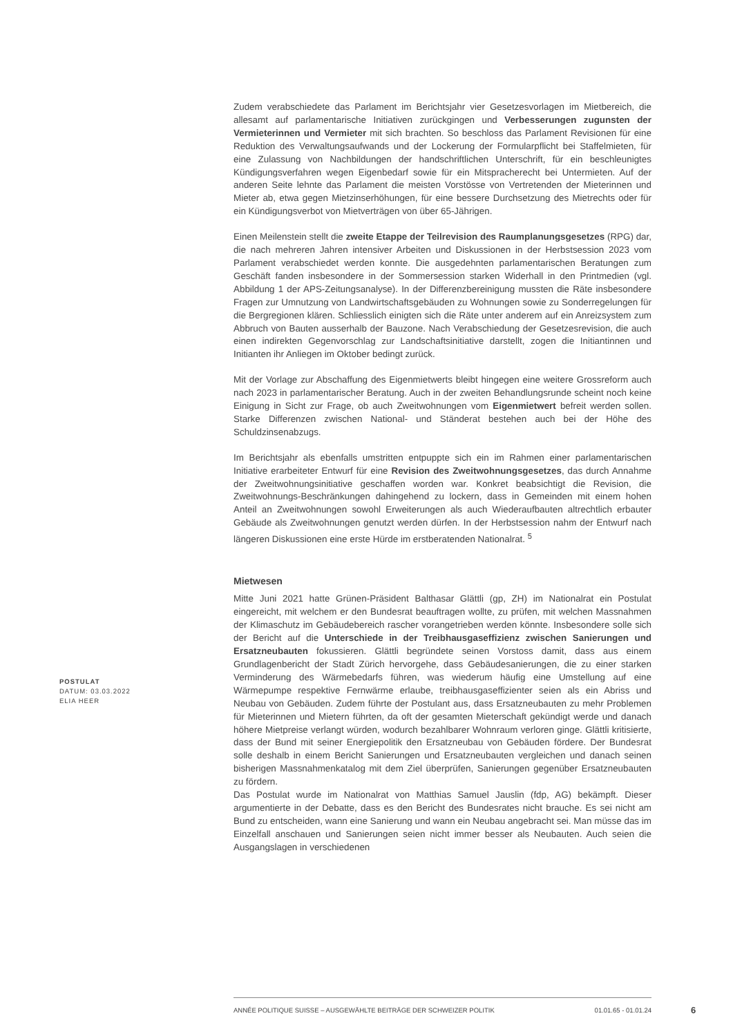Zudem verabschiedete das Parlament im Berichtsjahr vier Gesetzesvorlagen im Mietbereich, die allesamt auf parlamentarische Initiativen zurückgingen und Verbesserungen zugunsten der Vermieterinnen und Vermieter mit sich brachten. So beschloss das Parlament Revisionen für eine Reduktion des Verwaltungsaufwands und der Lockerung der Formularpflicht bei Staffelmieten, für eine Zulassung von Nachbildungen der handschriftlichen Unterschrift, für ein beschleunigtes Kündigungsverfahren wegen Eigenbedarf sowie für ein Mitspracherecht bei Untermieten. Auf der anderen Seite lehnte das Parlament die meisten Vorstösse von Vertretenden der Mieterinnen und Mieter ab, etwa gegen Mietzinserhöhungen, für eine bessere Durchsetzung des Mietrechts oder für ein Kündigungsverbot von Mietverträgen von über 65-Jährigen.
Einen Meilenstein stellt die zweite Etappe der Teilrevision des Raumplanungsgesetzes (RPG) dar, die nach mehreren Jahren intensiver Arbeiten und Diskussionen in der Herbstsession 2023 vom Parlament verabschiedet werden konnte. Die ausgedehnten parlamentarischen Beratungen zum Geschäft fanden insbesondere in der Sommersession starken Widerhall in den Printmedien (vgl. Abbildung 1 der APS-Zeitungsanalyse). In der Differenzbereinigung mussten die Räte insbesondere Fragen zur Umnutzung von Landwirtschaftsgebäuden zu Wohnungen sowie zu Sonderregelungen für die Bergregionen klären. Schliesslich einigten sich die Räte unter anderem auf ein Anreizsystem zum Abbruch von Bauten ausserhalb der Bauzone. Nach Verabschiedung der Gesetzesrevision, die auch einen indirekten Gegenvorschlag zur Landschaftsinitiative darstellt, zogen die Initiantinnen und Initianten ihr Anliegen im Oktober bedingt zurück.
Mit der Vorlage zur Abschaffung des Eigenmietwerts bleibt hingegen eine weitere Grossreform auch nach 2023 in parlamentarischer Beratung. Auch in der zweiten Behandlungsrunde scheint noch keine Einigung in Sicht zur Frage, ob auch Zweitwohnungen vom Eigenmietwert befreit werden sollen. Starke Differenzen zwischen National- und Ständerat bestehen auch bei der Höhe des Schuldzinsenabzugs.
Im Berichtsjahr als ebenfalls umstritten entpuppte sich ein im Rahmen einer parlamentarischen Initiative erarbeiteter Entwurf für eine Revision des Zweitwohnungsgesetzes, das durch Annahme der Zweitwohnungsinitiative geschaffen worden war. Konkret beabsichtigt die Revision, die Zweitwohnungs-Beschränkungen dahingehend zu lockern, dass in Gemeinden mit einem hohen Anteil an Zweitwohnungen sowohl Erweiterungen als auch Wiederaufbauten altrechtlich erbauter Gebäude als Zweitwohnungen genutzt werden dürfen. In der Herbstsession nahm der Entwurf nach längeren Diskussionen eine erste Hürde im erstberatenden Nationalrat. <sup>5</sup>
Mietwesen
Mitte Juni 2021 hatte Grünen-Präsident Balthasar Glättli (gp, ZH) im Nationalrat ein Postulat eingereicht, mit welchem er den Bundesrat beauftragen wollte, zu prüfen, mit welchen Massnahmen der Klimaschutz im Gebäudebereich rascher vorangetrieben werden könnte. Insbesondere solle sich der Bericht auf die Unterschiede in der Treibhausgaseffizienz zwischen Sanierungen und Ersatzneubauten fokussieren. Glättli begründete seinen Vorstoss damit, dass aus einem Grundlagenbericht der Stadt Zürich hervorgehe, dass Gebäudesanierungen, die zu einer starken Verminderung des Wärmebedarfs führen, was wiederum häufig eine Umstellung auf eine Wärmepumpe respektive Fernwärme erlaube, treibhausgaseffizienter seien als ein Abriss und Neubau von Gebäuden. Zudem führte der Postulant aus, dass Ersatzneubauten zu mehr Problemen für Mieterinnen und Mietern führten, da oft der gesamten Mieterschaft gekündigt werde und danach höhere Mietpreise verlangt würden, wodurch bezahlbarer Wohnraum verloren ginge. Glättli kritisierte, dass der Bund mit seiner Energiepolitik den Ersatzneubau von Gebäuden fördere. Der Bundesrat solle deshalb in einem Bericht Sanierungen und Ersatzneubauten vergleichen und danach seinen bisherigen Massnahmenkatalog mit dem Ziel überprüfen, Sanierungen gegenüber Ersatzneubauten zu fördern.
Das Postulat wurde im Nationalrat von Matthias Samuel Jauslin (fdp, AG) bekämpft. Dieser argumentierte in der Debatte, dass es den Bericht des Bundesrates nicht brauche. Es sei nicht am Bund zu entscheiden, wann eine Sanierung und wann ein Neubau angebracht sei. Man müsse das im Einzelfall anschauen und Sanierungen seien nicht immer besser als Neubauten. Auch seien die Ausgangslagen in verschiedenen
POSTULAT
DATUM: 03.03.2022
ELIA HEER
ANNÉE POLITIQUE SUISSE – AUSGEWÄHLTE BEITRÄGE DER SCHWEIZER POLITIK 01.01.65 - 01.01.24
6